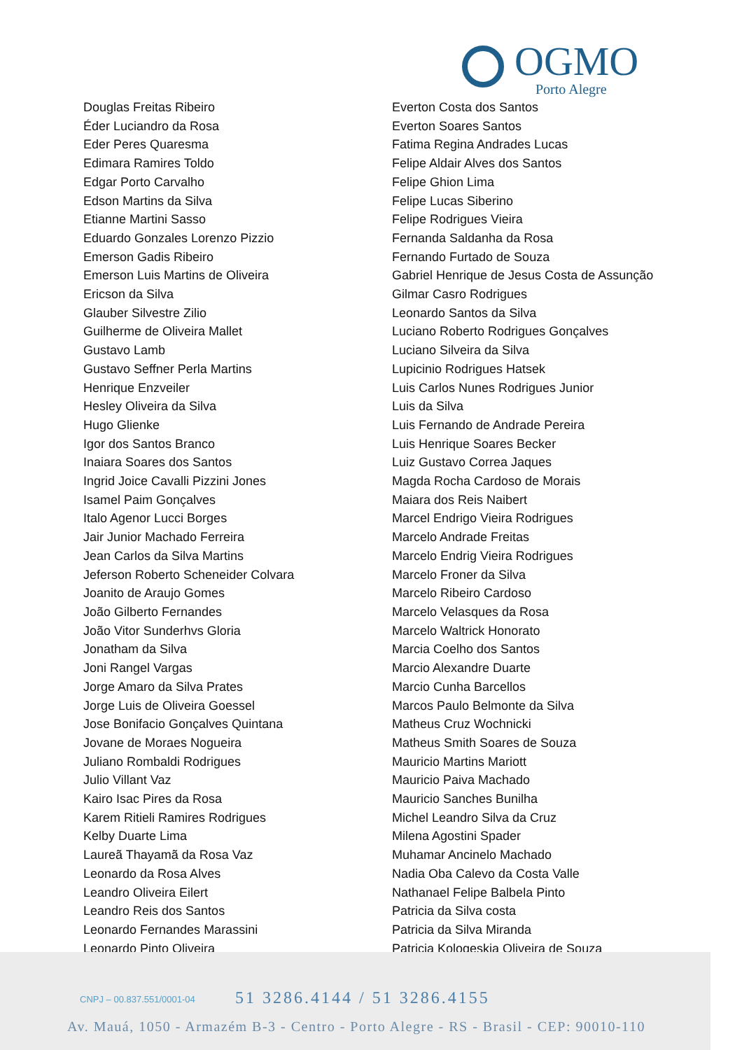OGMO
Porto Alegre
Douglas Freitas Ribeiro
Éder Luciandro da Rosa
Eder Peres Quaresma
Edimara Ramires Toldo
Edgar Porto Carvalho
Edson Martins da Silva
Etianne Martini Sasso
Eduardo Gonzales Lorenzo Pizzio
Emerson Gadis Ribeiro
Emerson Luis Martins de Oliveira
Ericson da Silva
Glauber Silvestre Zilio
Guilherme de Oliveira Mallet
Gustavo Lamb
Gustavo Seffner Perla Martins
Henrique Enzveiler
Hesley Oliveira da Silva
Hugo Glienke
Igor dos Santos Branco
Inaiara Soares dos Santos
Ingrid Joice Cavalli Pizzini Jones
Isamel Paim Gonçalves
Italo Agenor Lucci Borges
Jair Junior Machado Ferreira
Jean Carlos da Silva Martins
Jeferson Roberto Scheneider Colvara
Joanito de Araujo Gomes
João Gilberto Fernandes
João Vitor Sunderhvs Gloria
Jonatham da Silva
Joni Rangel Vargas
Jorge Amaro da Silva Prates
Jorge Luis de Oliveira Goessel
Jose Bonifacio Gonçalves Quintana
Jovane de Moraes Nogueira
Juliano Rombaldi Rodrigues
Julio Villant Vaz
Kairo Isac Pires da Rosa
Karem Ritieli Ramires Rodrigues
Kelby Duarte Lima
Laureã Thayamã da Rosa Vaz
Leonardo da Rosa Alves
Leandro Oliveira Eilert
Leandro Reis dos Santos
Leonardo Fernandes Marassini
Leonardo Pinto Oliveira
Everton Costa dos Santos
Everton Soares Santos
Fatima Regina Andrades Lucas
Felipe Aldair Alves dos Santos
Felipe Ghion Lima
Felipe Lucas Siberino
Felipe Rodrigues Vieira
Fernanda Saldanha da Rosa
Fernando Furtado de Souza
Gabriel Henrique de Jesus Costa de Assunção
Gilmar Casro Rodrigues
Leonardo Santos da Silva
Luciano Roberto Rodrigues Gonçalves
Luciano Silveira da Silva
Lupicinio Rodrigues Hatsek
Luis Carlos Nunes Rodrigues Junior
Luis da Silva
Luis Fernando de Andrade Pereira
Luis Henrique Soares Becker
Luiz Gustavo Correa Jaques
Magda Rocha Cardoso de Morais
Maiara dos Reis Naibert
Marcel Endrigo Vieira Rodrigues
Marcelo Andrade Freitas
Marcelo Endrig Vieira Rodrigues
Marcelo Froner da Silva
Marcelo Ribeiro Cardoso
Marcelo Velasques da Rosa
Marcelo Waltrick Honorato
Marcia Coelho dos Santos
Marcio Alexandre Duarte
Marcio Cunha Barcellos
Marcos Paulo Belmonte da Silva
Matheus Cruz Wochnicki
Matheus Smith Soares de Souza
Mauricio Martins Mariott
Mauricio Paiva Machado
Mauricio Sanches Bunilha
Michel Leandro Silva da Cruz
Milena Agostini Spader
Muhamar Ancinelo Machado
Nadia Oba Calevo da Costa Valle
Nathanael Felipe Balbela Pinto
Patricia da Silva costa
Patricia da Silva Miranda
Patricia Kologeskia Oliveira de Souza
CNPJ – 00.837.551/0001-04 51 3286.4144 / 51 3286.4155
Av. Mauá, 1050 - Armazém B-3 - Centro - Porto Alegre - RS - Brasil - CEP: 90010-110